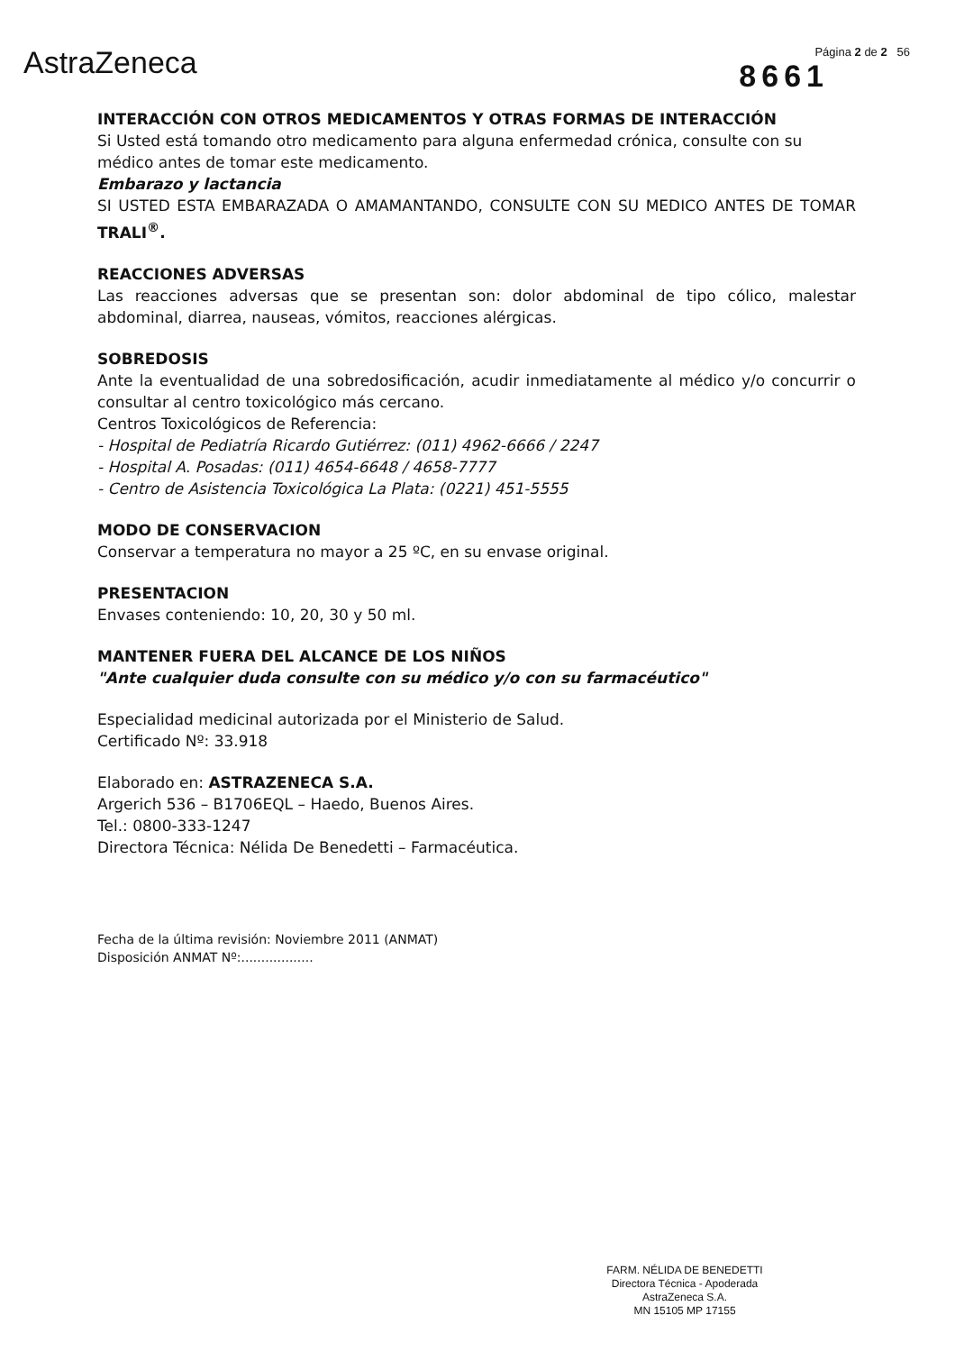AstraZeneca
Página 2 de 2 56
8661
INTERACCIÓN CON OTROS MEDICAMENTOS Y OTRAS FORMAS DE INTERACCIÓN
Si Usted está tomando otro medicamento para alguna enfermedad crónica, consulte con su médico antes de tomar este medicamento.
Embarazo y lactancia
SI USTED ESTA EMBARAZADA O AMAMANTANDO, CONSULTE CON SU MEDICO ANTES DE TOMAR TRALI<sup>®</sup>.
REACCIONES ADVERSAS
Las reacciones adversas que se presentan son: dolor abdominal de tipo cólico, malestar abdominal, diarrea, nauseas, vómitos, reacciones alérgicas.
SOBREDOSIS
Ante la eventualidad de una sobredosificación, acudir inmediatamente al médico y/o concurrir o consultar al centro toxicológico más cercano.
Centros Toxicológicos de Referencia:
- Hospital de Pediatría Ricardo Gutiérrez: (011) 4962-6666 / 2247
- Hospital A. Posadas: (011) 4654-6648 / 4658-7777
- Centro de Asistencia Toxicológica La Plata: (0221) 451-5555
MODO DE CONSERVACION
Conservar a temperatura no mayor a 25 ºC, en su envase original.
PRESENTACION
Envases conteniendo: 10, 20, 30 y 50 ml.
MANTENER FUERA DEL ALCANCE DE LOS NIÑOS
"Ante cualquier duda consulte con su médico y/o con su farmacéutico"
Especialidad medicinal autorizada por el Ministerio de Salud.
Certificado Nº: 33.918
Elaborado en: ASTRAZENECA S.A.
Argerich 536 – B1706EQL – Haedo, Buenos Aires.
Tel.: 0800-333-1247
Directora Técnica: Nélida De Benedetti – Farmacéutica.
Fecha de la última revisión: Noviembre 2011 (ANMAT)
Disposición ANMAT Nº:..................
FARM. NÉLIDA DE BENEDETTI
Directora Técnica - Apoderada
AstraZeneca S.A.
MN 15105 MP 17155